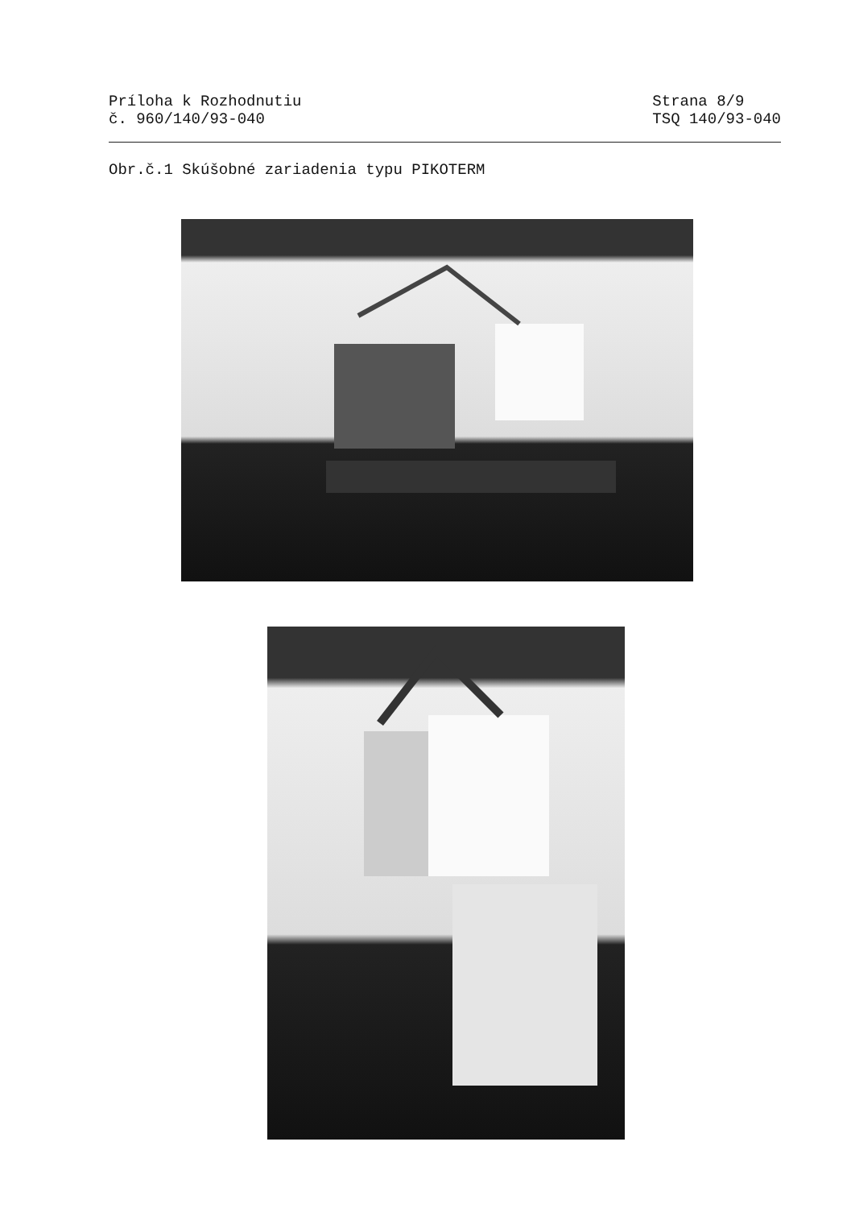Príloha k Rozhodnutiu
č. 960/140/93-040
Strana 8/9
TSQ 140/93-040
Obr.č.1 Skúšobné zariadenia typu PIKOTERM